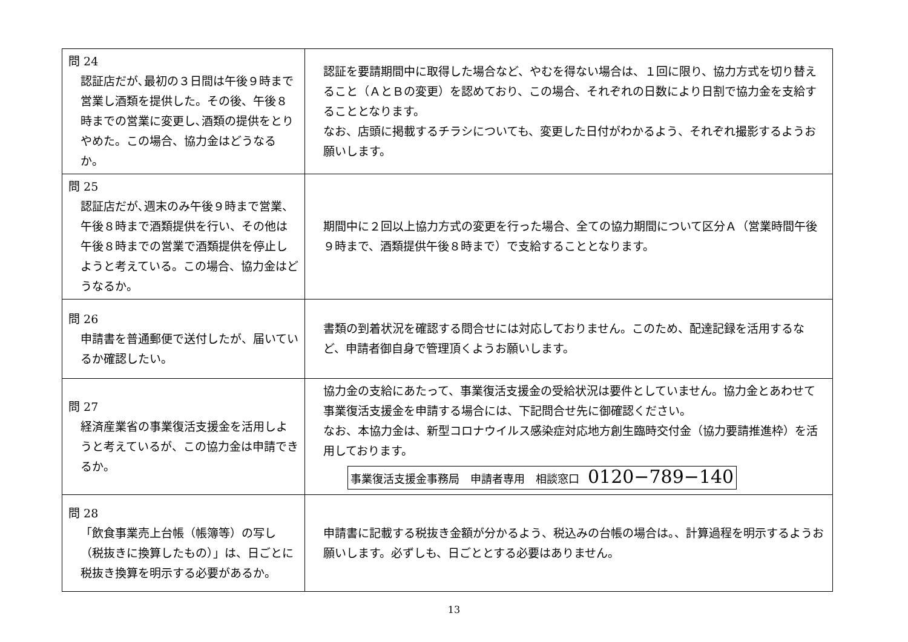| 問 24 認証店だが､最初の３日間は午後９時まで営業し酒類を提供した。その後、午後８時までの営業に変更し､酒類の提供をとりやめた。この場合、協力金はどうなるか。 | 認証を要請期間中に取得した場合など、やむを得ない場合は、１回に限り、協力方式を切り替えること（ＡとＢの変更）を認めており、この場合、それぞれの日数により日割で協力金を支給することとなります。 なお、店頭に掲載するチラシについても、変更した日付がわかるよう、それぞれ撮影するようお願いします。 |
| 問 25 認証店だが､週末のみ午後９時まで営業、午後８時まで酒類提供を行い、その他は午後８時までの営業で酒類提供を停止しようと考えている。この場合、協力金はどうなるか。 | 期間中に２回以上協力方式の変更を行った場合、全ての協力期間について区分Ａ（営業時間午後９時まで、酒類提供午後８時まで）で支給することとなります。 |
| 問 26 申請書を普通郵便で送付したが、届いているか確認したい。 | 書類の到着状況を確認する問合せには対応しておりません。このため、配達記録を活用するなど、申請者御自身で管理頂くようお願いします。 |
| 問 27 経済産業省の事業復活支援金を活用しようと考えているが、この協力金は申請できるか。 | 協力金の支給にあたって、事業復活支援金の受給状況は要件としていません。協力金とあわせて事業復活支援金を申請する場合には、下記問合せ先に御確認ください。 なお、本協力金は、新型コロナウイルス感染症対応地方創生臨時交付金（協力要請推進枠）を活用しております。 事業復活支援金事務局 申請者専用 相談窓口 0120−789−140 |
| 問 28 「飲食事業売上台帳（帳簿等）の写し（税抜きに換算したもの）」は、日ごとに税抜き換算を明示する必要があるか。 | 申請書に記載する税抜き金額が分かるよう、税込みの台帳の場合は。、計算過程を明示するようお願いします。必ずしも、日ごととする必要はありません。 |
13